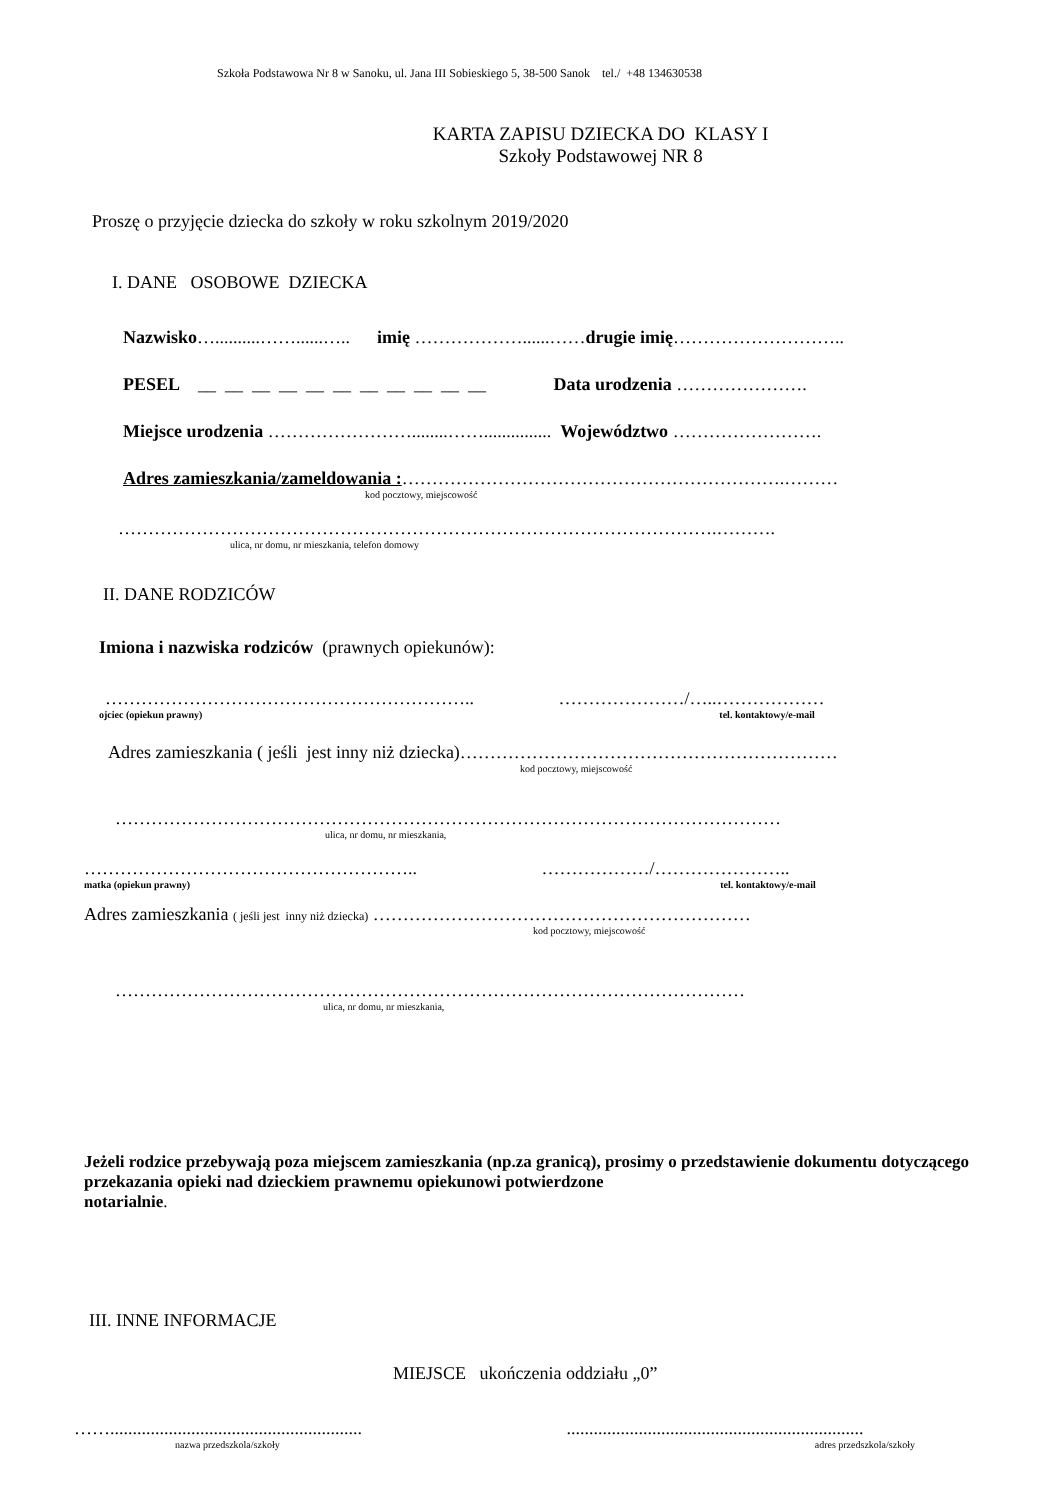Szkoła Podstawowa Nr 8 w Sanoku, ul. Jana III Sobieskiego 5, 38-500 Sanok tel./ +48 134630538
KARTA ZAPISU DZIECKA DO KLASY I
Szkoły Podstawowej NR 8
Proszę o przyjęcie dziecka do szkoły w roku szkolnym 2019/2020
I. DANE OSOBOWE DZIECKA
Nazwisko…..........……......….. imię ………………......……drugie imię………………………..
PESEL __ __ __ __ __ __ __ __ __ __ __ Data urodzenia ………………….
Miejsce urodzenia ……………………........……............... Województwo …………………….
Adres zamieszkania/zameldowania :……………………………………………………….………
kod pocztowy, miejscowość
……………………………………………………………………………………….……….
ulica, nr domu, nr mieszkania, telefon domowy
II. DANE RODZICÓW
Imiona i nazwiska rodziców (prawnych opiekunów):
…………………………………………………….. …………………/…..………………
ojciec (opiekun prawny) tel. kontaktowy/e-mail
Adres zamieszkania ( jeśli jest inny niż dziecka)………………………………………………………
kod pocztowy, miejscowość
…………………………………………………………………………………………………
ulica, nr domu, nr mieszkania,
……………………………………………….. ………………/…………………..
matka (opiekun prawny) tel. kontaktowy/e-mail
Adres zamieszkania ( jeśli jest inny niż dziecka) ………………………………………………………
kod pocztowy, miejscowość
……………………………………………………………………………………………
ulica, nr domu, nr mieszkania,
Jeżeli rodzice przebywają poza miejscem zamieszkania (np.za granicą), prosimy o przedstawienie dokumentu dotyczącego przekazania opieki nad dzieckiem prawnemu opiekunowi potwierdzone
notarialnie.
III. INNE INFORMACJE
MIEJSCE ukończenia oddziału „0”
……........................................................ ..................................................................
nazwa przedszkola/szkoły adres przedszkola/szkoły